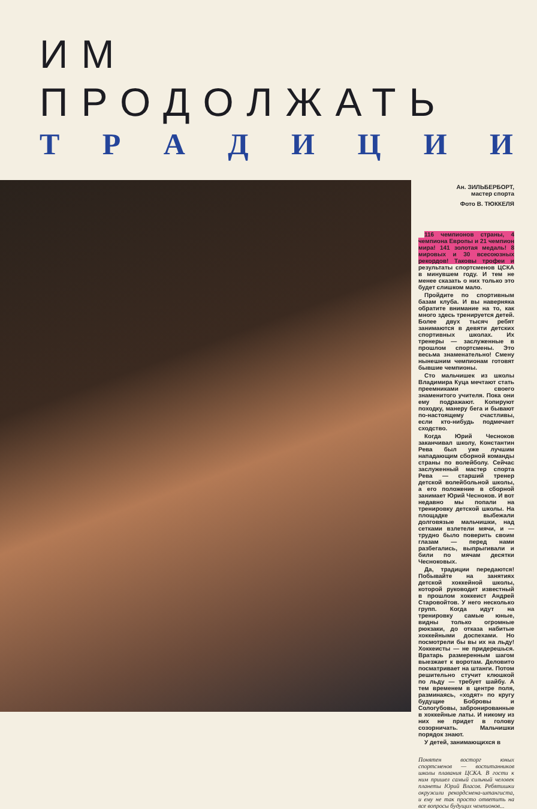ИМ ПРОДОЛЖАТЬ
ТРАДИЦИИ
Ан. ЗИЛЬБЕРБОРТ,
мастер спорта
Фото В. ТЮККЕЛЯ
116 чемпионов страны, 4 чемпиона Европы и 21 чемпион мира! 141 золотая медаль! 8 мировых и 30 всесоюзных рекордов! Таковы трофеи и результаты спортсменов ЦСКА в минувшем году. И тем не менее сказать о них только это будет слишком мало.
Пройдите по спортивным базам клуба. И вы наверняка обратите внимание на то, как много здесь тренируется детей. Более двух тысяч ребят занимаются в девяти детских спортивных школах. Их тренеры — заслуженные в прошлом спортсмены. Это весьма знаменательно! Смену нынешним чемпионам готовят бывшие чемпионы.
Сто мальчишек из школы Владимира Куца мечтают стать преемниками своего знаменитого учителя. Пока они ему подражают. Копируют походку, манеру бега и бывают по-настоящему счастливы, если кто-нибудь подмечает сходство.
Когда Юрий Чесноков заканчивал школу, Константин Рева был уже лучшим нападающим сборной команды страны по волейболу. Сейчас заслуженный мастер спорта Рева — старший тренер детской волейбольной школы, а его положение в сборной занимает Юрий Чесноков. И вот недавно мы попали на тренировку детской школы. На площадке выбежали долговязые мальчишки, над сетками взлетели мячи, и — трудно было поверить своим глазам — перед нами разбегались, выпрыгивали и били по мячам десятки Чесноковых.
Да, традиции передаются! Побывайте на занятиях детской хоккейной школы, которой руководит известный в прошлом хоккеист Андрей Старовойтов. У него несколько групп. Когда идут на тренировку самые юные, видны только огромные рюкзаки, до отказа набитые хоккейными доспехами. Но посмотрели бы вы их на льду! Хоккеисты — не придерешься. Вратарь размеренным шагом выезжает к воротам. Деловито посматривает на штанги. Потом решительно стучит клюшкой по льду — требует шайбу. А тем временем в центре поля, разминаясь, «ходят» по кругу будущие Бобровы и Сологубовы, забронированные в хоккейные латы. И никому из них не придет в голову созорничать. Мальчишки порядок знают.
У детей, занимающихся в
Понятен восторг юных спортсменов — воспитанников школы плавания ЦСКА. В гости к ним пришел самый сильный человек планеты Юрий Власов. Ребятишки окружили рекордсмена-штангиста, и ему не так просто ответить на все вопросы будущих чемпионов...